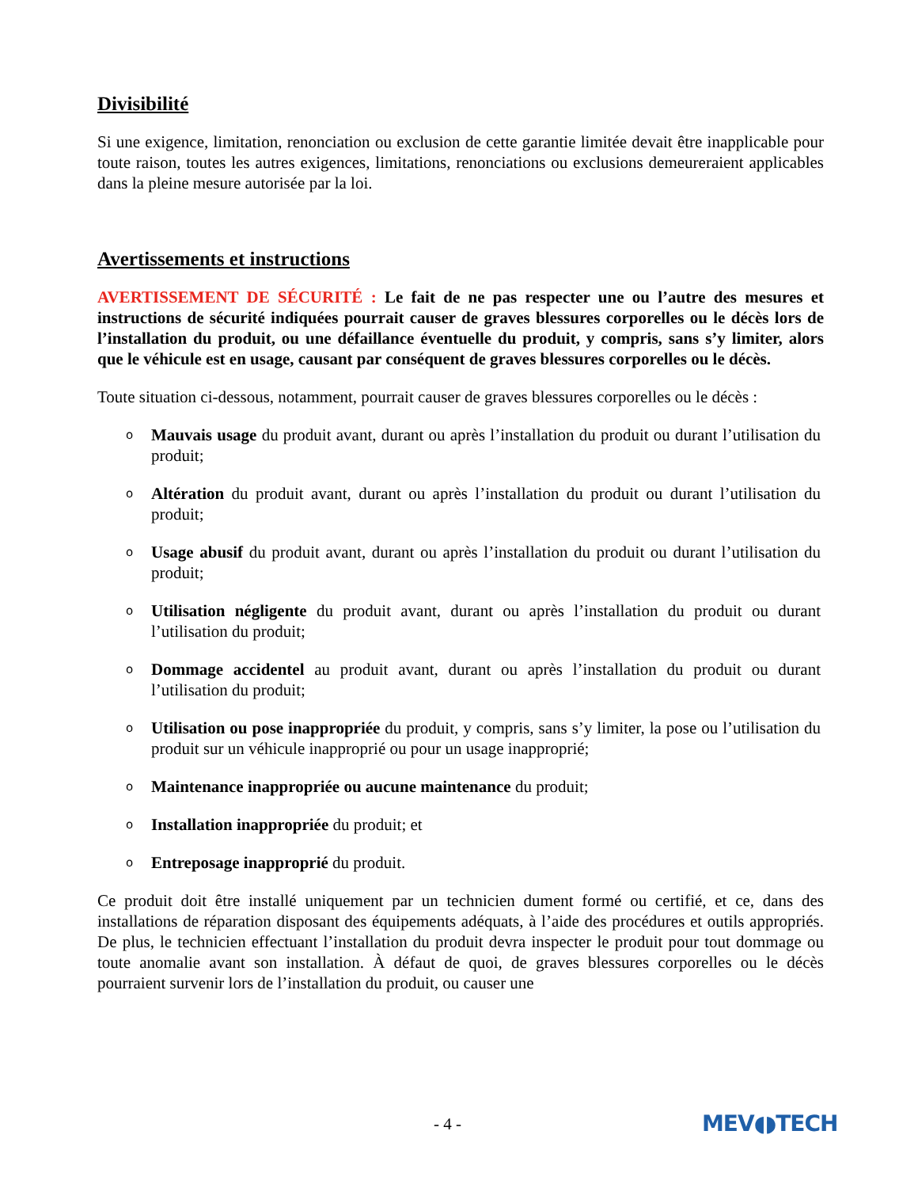Divisibilité
Si une exigence, limitation, renonciation ou exclusion de cette garantie limitée devait être inapplicable pour toute raison, toutes les autres exigences, limitations, renonciations ou exclusions demeureraient applicables dans la pleine mesure autorisée par la loi.
Avertissements et instructions
AVERTISSEMENT DE SÉCURITÉ : Le fait de ne pas respecter une ou l’autre des mesures et instructions de sécurité indiquées pourrait causer de graves blessures corporelles ou le décès lors de l’installation du produit, ou une défaillance éventuelle du produit, y compris, sans s’y limiter, alors que le véhicule est en usage, causant par conséquent de graves blessures corporelles ou le décès.
Toute situation ci-dessous, notamment, pourrait causer de graves blessures corporelles ou le décès :
o Mauvais usage du produit avant, durant ou après l’installation du produit ou durant l’utilisation du produit;
o Altération du produit avant, durant ou après l’installation du produit ou durant l’utilisation du produit;
o Usage abusif du produit avant, durant ou après l’installation du produit ou durant l’utilisation du produit;
o Utilisation négligente du produit avant, durant ou après l’installation du produit ou durant l’utilisation du produit;
o Dommage accidentel au produit avant, durant ou après l’installation du produit ou durant l’utilisation du produit;
o Utilisation ou pose inappropriée du produit, y compris, sans s’y limiter, la pose ou l’utilisation du produit sur un véhicule inapproprié ou pour un usage inapproprié;
o Maintenance inappropriée ou aucune maintenance du produit;
o Installation inappropriée du produit; et
o Entreposage inapproprié du produit.
Ce produit doit être installé uniquement par un technicien dument formé ou certifié, et ce, dans des installations de réparation disposant des équipements adéquats, à l’aide des procédures et outils appropriés. De plus, le technicien effectuant l’installation du produit devra inspecter le produit pour tout dommage ou toute anomalie avant son installation. À défaut de quoi, de graves blessures corporelles ou le décès pourraient survenir lors de l’installation du produit, ou causer une
- 4 - MEV◖◗TECH